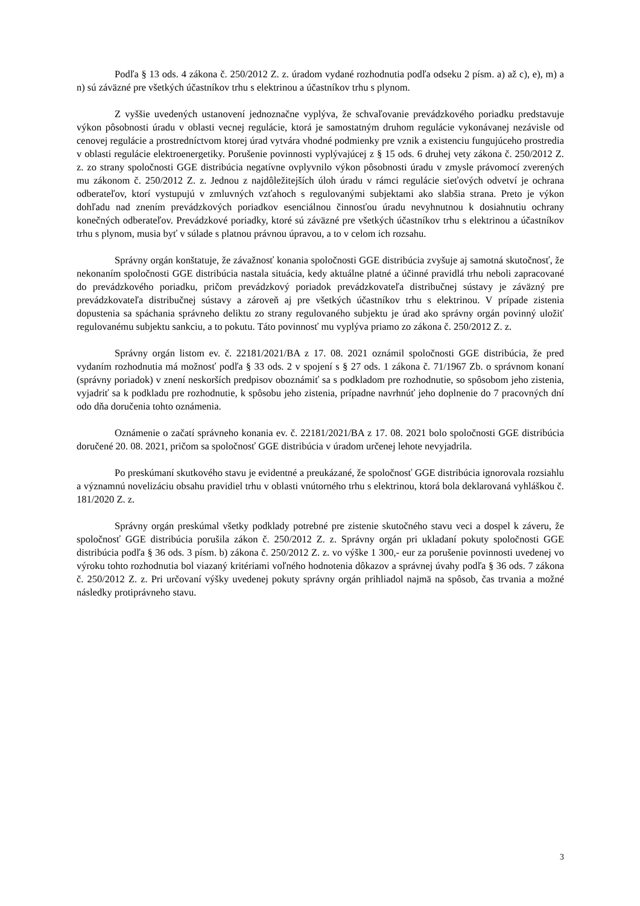Podľa § 13 ods. 4 zákona č. 250/2012 Z. z. úradom vydané rozhodnutia podľa odseku 2 písm. a) až c), e), m) a n) sú záväzné pre všetkých účastníkov trhu s elektrinou a účastníkov trhu s plynom.
Z vyššie uvedených ustanovení jednoznačne vyplýva, že schvaľovanie prevádzkového poriadku predstavuje výkon pôsobnosti úradu v oblasti vecnej regulácie, ktorá je samostatným druhom regulácie vykonávanej nezávisle od cenovej regulácie a prostredníctvom ktorej úrad vytvára vhodné podmienky pre vznik a existenciu fungujúceho prostredia v oblasti regulácie elektroenergetiky. Porušenie povinnosti vyplývajúcej z § 15 ods. 6 druhej vety zákona č. 250/2012 Z. z. zo strany spoločnosti GGE distribúcia negatívne ovplyvnilo výkon pôsobnosti úradu v zmysle právomocí zverených mu zákonom č. 250/2012 Z. z. Jednou z najdôležitejších úloh úradu v rámci regulácie sieťových odvetví je ochrana odberateľov, ktorí vystupujú v zmluvných vzťahoch s regulovanými subjektami ako slabšia strana. Preto je výkon dohľadu nad znením prevádzkových poriadkov esenciálnou činnosťou úradu nevyhnutnou k dosiahnutiu ochrany konečných odberateľov. Prevádzkové poriadky, ktoré sú záväzné pre všetkých účastníkov trhu s elektrinou a účastníkov trhu s plynom, musia byť v súlade s platnou právnou úpravou, a to v celom ich rozsahu.
Správny orgán konštatuje, že závažnosť konania spoločnosti GGE distribúcia zvyšuje aj samotná skutočnosť, že nekonaním spoločnosti GGE distribúcia nastala situácia, kedy aktuálne platné a účinné pravidlá trhu neboli zapracované do prevádzkového poriadku, pričom prevádzkový poriadok prevádzkovateľa distribučnej sústavy je záväzný pre prevádzkovateľa distribučnej sústavy a zároveň aj pre všetkých účastníkov trhu s elektrinou. V prípade zistenia dopustenia sa spáchania správneho deliktu zo strany regulovaného subjektu je úrad ako správny orgán povinný uložiť regulovanému subjektu sankciu, a to pokutu. Táto povinnosť mu vyplýva priamo zo zákona č. 250/2012 Z. z.
Správny orgán listom ev. č. 22181/2021/BA z 17. 08. 2021 oznámil spoločnosti GGE distribúcia, že pred vydaním rozhodnutia má možnosť podľa § 33 ods. 2 v spojení s § 27 ods. 1 zákona č. 71/1967 Zb. o správnom konaní (správny poriadok) v znení neskorších predpisov oboznámiť sa s podkladom pre rozhodnutie, so spôsobom jeho zistenia, vyjadriť sa k podkladu pre rozhodnutie, k spôsobu jeho zistenia, prípadne navrhnúť jeho doplnenie do 7 pracovných dní odo dňa doručenia tohto oznámenia.
Oznámenie o začatí správneho konania ev. č. 22181/2021/BA z 17. 08. 2021 bolo spoločnosti GGE distribúcia doručené 20. 08. 2021, pričom sa spoločnosť GGE distribúcia v úradom určenej lehote nevyjadrila.
Po preskúmaní skutkového stavu je evidentné a preukázané, že spoločnosť GGE distribúcia ignorovala rozsiahlu a významnú novelizáciu obsahu pravidiel trhu v oblasti vnútorného trhu s elektrinou, ktorá bola deklarovaná vyhláškou č. 181/2020 Z. z.
Správny orgán preskúmal všetky podklady potrebné pre zistenie skutočného stavu veci a dospel k záveru, že spoločnosť GGE distribúcia porušila zákon č. 250/2012 Z. z. Správny orgán pri ukladaní pokuty spoločnosti GGE distribúcia podľa § 36 ods. 3 písm. b) zákona č. 250/2012 Z. z. vo výške 1 300,- eur za porušenie povinnosti uvedenej vo výroku tohto rozhodnutia bol viazaný kritériami voľného hodnotenia dôkazov a správnej úvahy podľa § 36 ods. 7 zákona č. 250/2012 Z. z. Pri určovaní výšky uvedenej pokuty správny orgán prihliadol najmä na spôsob, čas trvania a možné následky protiprávneho stavu.
3